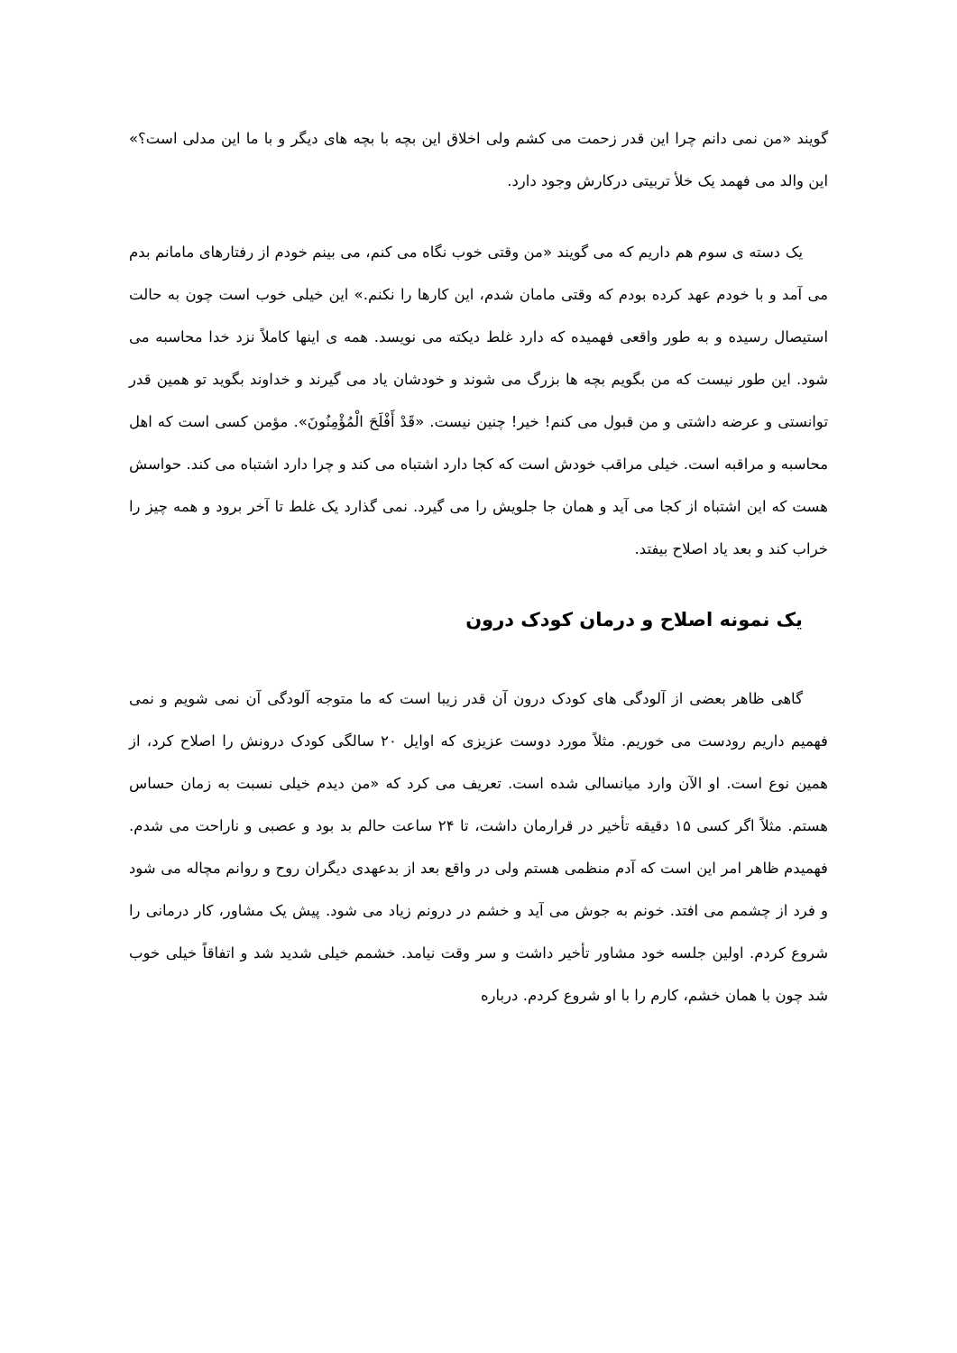گویند «من نمی دانم چرا این قدر زحمت می کشم ولی اخلاق این بچه با بچه های دیگر و با ما این مدلی است؟» این والد می فهمد یک خلأ تربیتی درکارش وجود دارد.
یک دسته ی سوم هم داریم که می گویند «من وقتی خوب نگاه می کنم، می بینم خودم از رفتارهای مامانم بدم می آمد و با خودم عهد کرده بودم که وقتی مامان شدم، این کارها را نکنم.» این خیلی خوب است چون به حالت استیصال رسیده و به طور واقعی فهمیده که دارد غلط دیکته می نویسد. همه ی اینها کاملاً نزد خدا محاسبه می شود. این طور نیست که من بگویم بچه ها بزرگ می شوند و خودشان یاد می گیرند و خداوند بگوید تو همین قدر توانستی و عرضه داشتی و من قبول می کنم! خیر! چنین نیست. «قَدْ أَفْلَحَ الْمُؤْمِنُونَ». مؤمن کسی است که اهل محاسبه و مراقبه است. خیلی مراقب خودش است که کجا دارد اشتباه می کند و چرا دارد اشتباه می کند. حواسش هست که این اشتباه از کجا می آید و همان جا جلویش را می گیرد. نمی گذارد یک غلط تا آخر برود و همه چیز را خراب کند و بعد یاد اصلاح بیفتد.
یک نمونه اصلاح و درمان کودک درون
گاهی ظاهر بعضی از آلودگی های کودک درون آن قدر زیبا است که ما متوجه آلودگی آن نمی شویم و نمی فهمیم داریم رودست می خوریم. مثلاً مورد دوست عزیزی که اوایل ۲۰ سالگی کودک درونش را اصلاح کرد، از همین نوع است. او الآن وارد میانسالی شده است. تعریف می کرد که «من دیدم خیلی نسبت به زمان حساس هستم. مثلاً اگر کسی ۱۵ دقیقه تأخیر در قرارمان داشت، تا ۲۴ ساعت حالم بد بود و عصبی و ناراحت می شدم. فهمیدم ظاهر امر این است که آدم منظمی هستم ولی در واقع بعد از بدعهدی دیگران روح و روانم مچاله می شود و فرد از چشمم می افتد. خونم به جوش می آید و خشم در درونم زیاد می شود. پیش یک مشاور، کار درمانی را شروع کردم. اولین جلسه خود مشاور تأخیر داشت و سر وقت نیامد. خشمم خیلی شدید شد و اتفاقاً خیلی خوب شد چون با همان خشم، کارم را با او شروع کردم. درباره